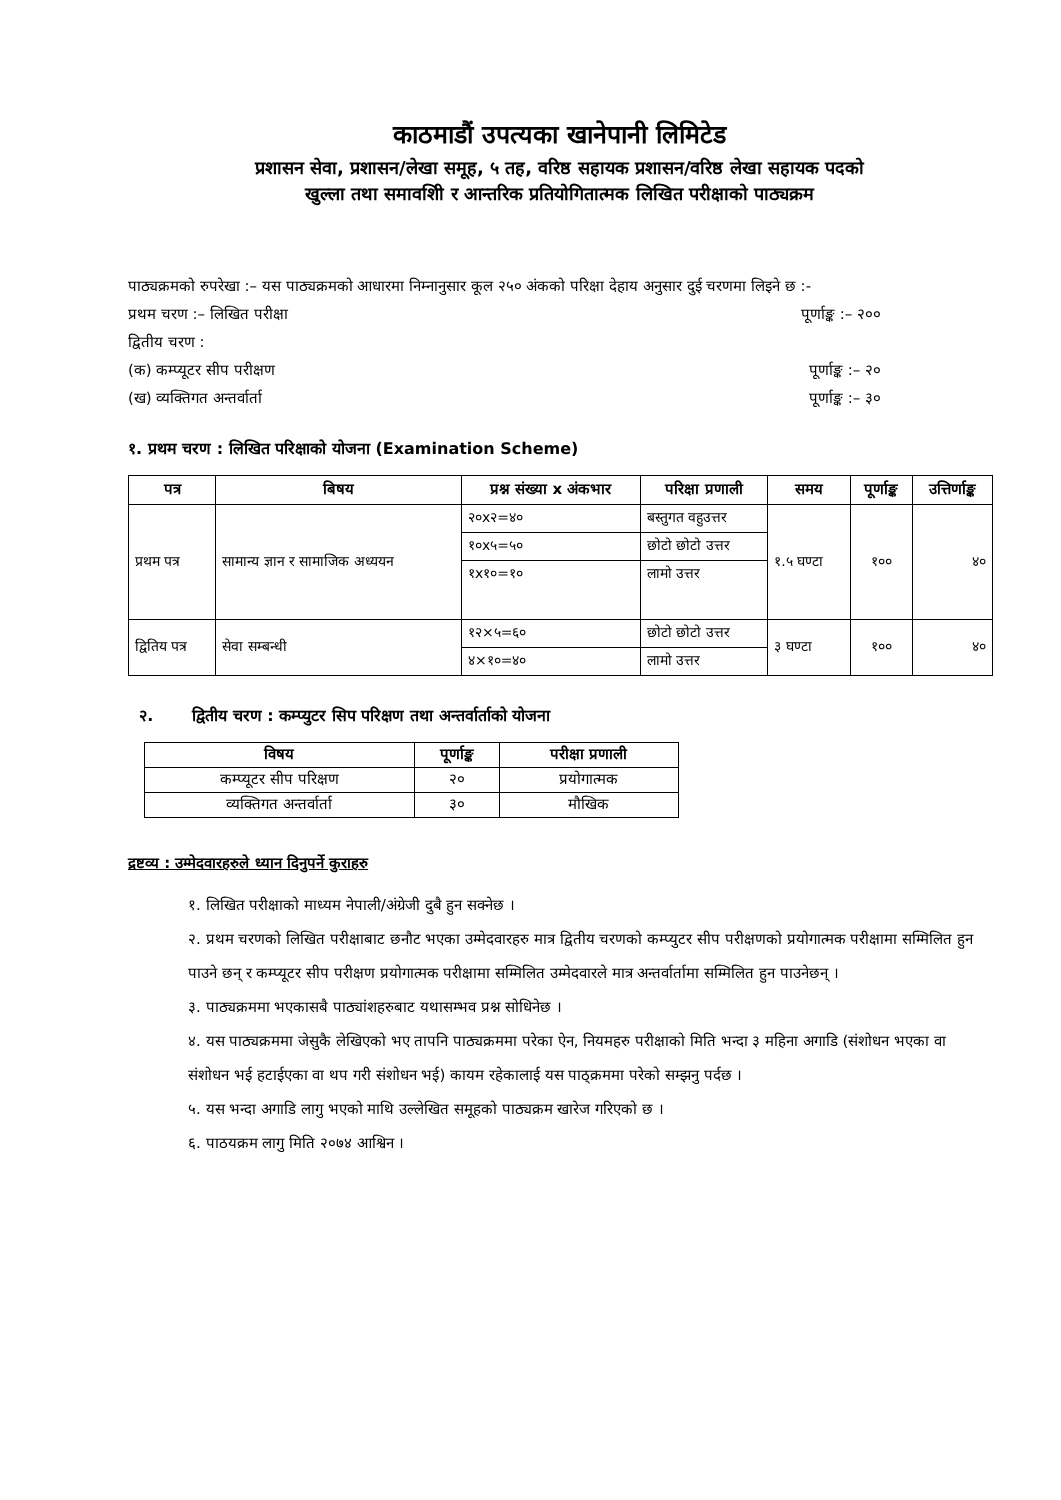काठमाडौं उपत्यका खानेपानी लिमिटेड
प्रशासन सेवा, प्रशासन/लेखा समूह, ५ तह, वरिष्ठ सहायक प्रशासन/वरिष्ठ लेखा सहायक पदको
खुल्ला तथा समावशिी र आन्तरिक प्रतियोगितात्मक लिखित परीक्षाको पाठ्यक्रम
पाठ्यक्रमको रुपरेखा :– यस पाठ्यक्रमको आधारमा निम्नानुसार कूल २५० अंकको परिक्षा देहाय अनुसार दुई चरणमा लिइने छ :-
प्रथम चरण :– लिखित परीक्षा पूर्णाङ्क :– २००
द्वितीय चरण :
(क) कम्प्यूटर सीप परीक्षण पूर्णाङ्क :– २०
(ख) व्यक्तिगत अन्तर्वार्ता पूर्णाङ्क :– ३०
१. प्रथम चरण : लिखित परिक्षाको योजना (Examination Scheme)
| पत्र | बिषय | प्रश्न संख्या x अंकभार | परिक्षा प्रणाली | समय | पूर्णाङ्क | उत्तिर्णाङ्क |
| --- | --- | --- | --- | --- | --- | --- |
| प्रथम पत्र | सामान्य ज्ञान र सामाजिक अध्ययन | २०x२=४० | बस्तुगत वहुउत्तर | १.५ घण्टा | १०० | ४० |
| | | १०x५=५० | छोटो छोटो उत्तर | | | |
| | | १x१०=१० | लामो उत्तर | | | |
| द्वितिय पत्र | सेवा सम्बन्धी | १२×५=६० | छोटो छोटो उत्तर | ३ घण्टा | १०० | ४० |
| | | ४×१०=४० | लामो उत्तर | | | |
२. द्वितीय चरण : कम्प्युटर सिप परिक्षण तथा अन्तर्वार्ताको योजना
| विषय | पूर्णाङ्क | परीक्षा प्रणाली |
| --- | --- | --- |
| कम्प्यूटर सीप परिक्षण | २० | प्रयोगात्मक |
| व्यक्तिगत अन्तर्वार्ता | ३० | मौखिक |
द्रष्टव्य : उम्मेदवारहरुले ध्यान दिनुपर्ने कुराहरु
१. लिखित परीक्षाको माध्यम नेपाली/अंग्रेजी दुबै हुन सक्नेछ ।
२. प्रथम चरणको लिखित परीक्षाबाट छनौट भएका उम्मेदवारहरु मात्र द्वितीय चरणको कम्प्युटर सीप परीक्षणको प्रयोगात्मक परीक्षामा सम्मिलित हुन पाउने छन् र कम्प्यूटर सीप परीक्षण प्रयोगात्मक परीक्षामा सम्मिलित उम्मेदवारले मात्र अन्तर्वार्तामा सम्मिलित हुन पाउनेछन् ।
३. पाठ्यक्रममा भएकासबै पाठ्यांशहरुबाट यथासम्भव प्रश्न सोधिनेछ ।
४. यस पाठ्यक्रममा जेसुकै लेखिएको भए तापनि पाठ्यक्रममा परेका ऐन, नियमहरु परीक्षाको मिति भन्दा ३ महिना अगाडि (संशोधन भएका वा संशोधन भई हटाईएका वा थप गरी संशोधन भई) कायम रहेकालाई यस पाठ्क्रममा परेको सम्झनु पर्दछ ।
५. यस भन्दा अगाडि लागु भएको माथि उल्लेखित समूहको पाठ्यक्रम खारेज गरिएको छ ।
६. पाठयक्रम लागु मिति २०७४ आश्विन ।